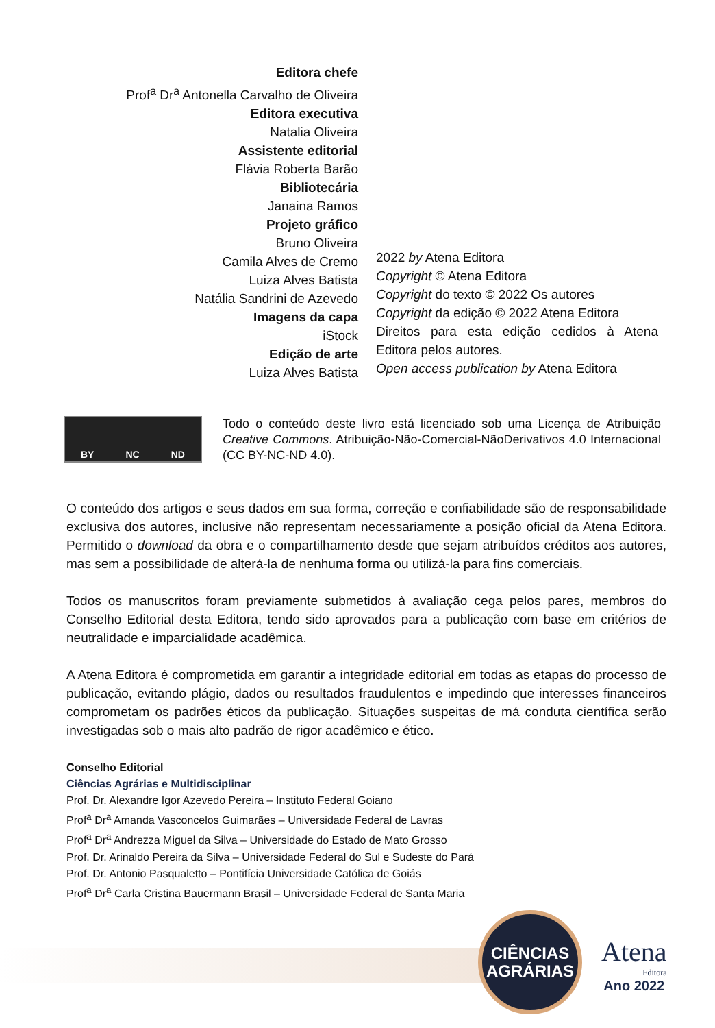Editora chefe
Prof<sup>a</sup> Dr<sup>a</sup> Antonella Carvalho de Oliveira
Editora executiva
Natalia Oliveira
Assistente editorial
Flávia Roberta Barão
Bibliotecária
Janaina Ramos
Projeto gráfico
Bruno Oliveira
Camila Alves de Cremo
Luiza Alves Batista
Natália Sandrini de Azevedo
Imagens da capa
iStock
Edição de arte
Luiza Alves Batista
2022 by Atena Editora
Copyright © Atena Editora
Copyright do texto © 2022 Os autores
Copyright da edição © 2022 Atena Editora
Direitos para esta edição cedidos à Atena Editora pelos autores.
Open access publication by Atena Editora
BY NC ND
Todo o conteúdo deste livro está licenciado sob uma Licença de Atribuição Creative Commons. Atribuição-Não-Comercial-NãoDerivativos 4.0 Internacional (CC BY-NC-ND 4.0).
O conteúdo dos artigos e seus dados em sua forma, correção e confiabilidade são de responsabilidade exclusiva dos autores, inclusive não representam necessariamente a posição oficial da Atena Editora. Permitido o download da obra e o compartilhamento desde que sejam atribuídos créditos aos autores, mas sem a possibilidade de alterá-la de nenhuma forma ou utilizá-la para fins comerciais.
Todos os manuscritos foram previamente submetidos à avaliação cega pelos pares, membros do Conselho Editorial desta Editora, tendo sido aprovados para a publicação com base em critérios de neutralidade e imparcialidade acadêmica.
A Atena Editora é comprometida em garantir a integridade editorial em todas as etapas do processo de publicação, evitando plágio, dados ou resultados fraudulentos e impedindo que interesses financeiros comprometam os padrões éticos da publicação. Situações suspeitas de má conduta científica serão investigadas sob o mais alto padrão de rigor acadêmico e ético.
Conselho Editorial
Ciências Agrárias e Multidisciplinar
Prof. Dr. Alexandre Igor Azevedo Pereira – Instituto Federal Goiano
Prof<sup>a</sup> Dr<sup>a</sup> Amanda Vasconcelos Guimarães – Universidade Federal de Lavras
Prof<sup>a</sup> Dr<sup>a</sup> Andrezza Miguel da Silva – Universidade do Estado de Mato Grosso
Prof. Dr. Arinaldo Pereira da Silva – Universidade Federal do Sul e Sudeste do Pará
Prof. Dr. Antonio Pasqualetto – Pontifícia Universidade Católica de Goiás
Prof<sup>a</sup> Dr<sup>a</sup> Carla Cristina Bauermann Brasil – Universidade Federal de Santa Maria
CIÊNCIAS
AGRÁRIAS
Atena
Editora
Ano 2022